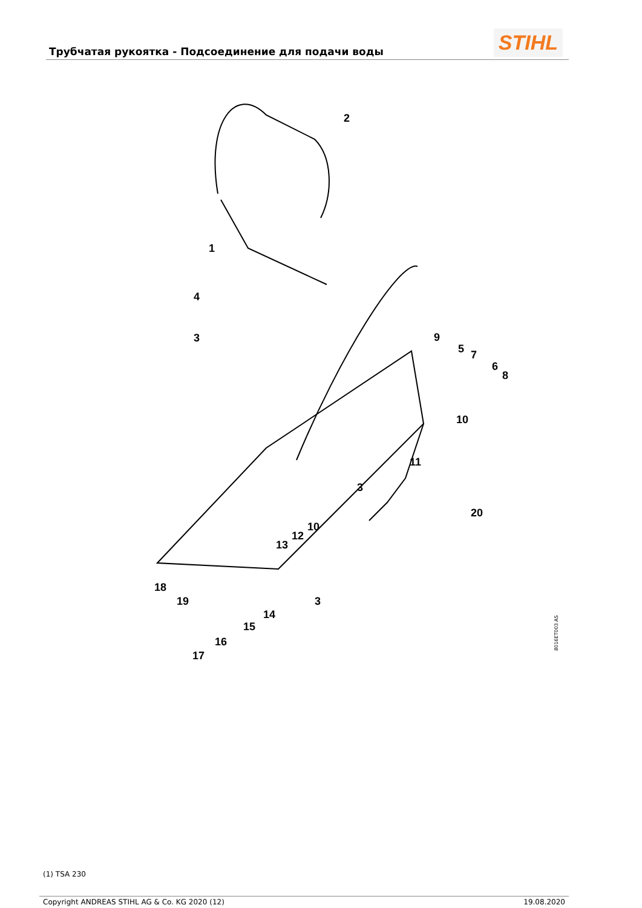Трубчатая рукоятка - Подсоединение для подачи воды
STIHL
2
1
4
3 9
5 7
6
8
10
11
3
20
10
12
13
3
18
19
14
15
16
17
8016ET003 AS
(1) TSA 230
Copyright ANDREAS STIHL AG & Co. KG 2020 (12) 19.08.2020